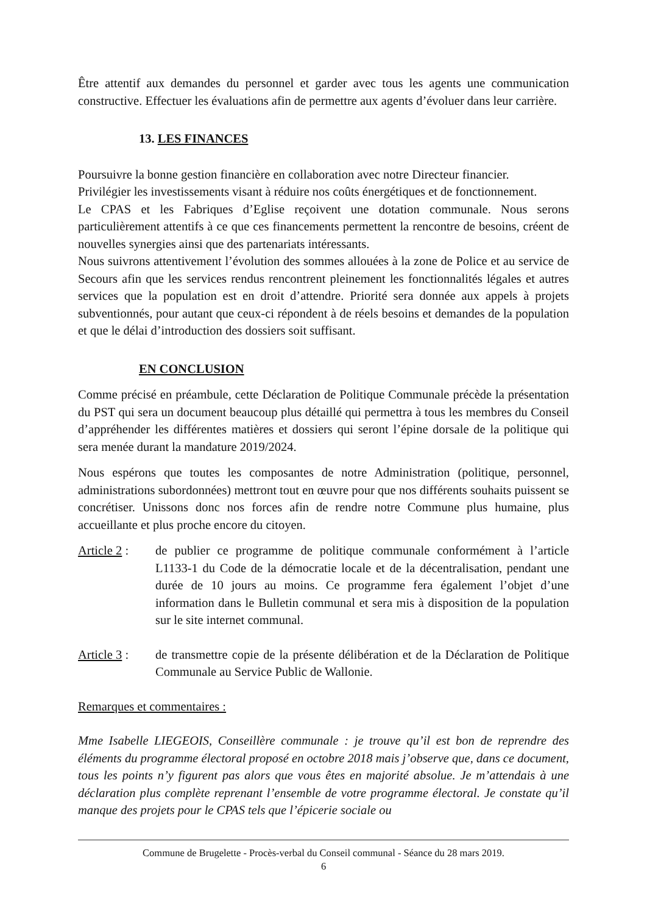Être attentif aux demandes du personnel et garder avec tous les agents une communication constructive. Effectuer les évaluations afin de permettre aux agents d’évoluer dans leur carrière.
13. LES FINANCES
Poursuivre la bonne gestion financière en collaboration avec notre Directeur financier.
Privilégier les investissements visant à réduire nos coûts énergétiques et de fonctionnement.
Le CPAS et les Fabriques d’Eglise reçoivent une dotation communale. Nous serons particulièrement attentifs à ce que ces financements permettent la rencontre de besoins, créent de nouvelles synergies ainsi que des partenariats intéressants.
Nous suivrons attentivement l’évolution des sommes allouées à la zone de Police et au service de Secours afin que les services rendus rencontrent pleinement les fonctionnalités légales et autres services que la population est en droit d’attendre. Priorité sera donnée aux appels à projets subventionnés, pour autant que ceux-ci répondent à de réels besoins et demandes de la population et que le délai d’introduction des dossiers soit suffisant.
EN CONCLUSION
Comme précisé en préambule, cette Déclaration de Politique Communale précède la présentation du PST qui sera un document beaucoup plus détaillé qui permettra à tous les membres du Conseil d’appréhender les différentes matières et dossiers qui seront l’épine dorsale de la politique qui sera menée durant la mandature 2019/2024.
Nous espérons que toutes les composantes de notre Administration (politique, personnel, administrations subordonnées) mettront tout en œuvre pour que nos différents souhaits puissent se concrétiser. Unissons donc nos forces afin de rendre notre Commune plus humaine, plus accueillante et plus proche encore du citoyen.
Article 2 :
de publier ce programme de politique communale conformément à l’article L1133-1 du Code de la démocratie locale et de la décentralisation, pendant une durée de 10 jours au moins. Ce programme fera également l’objet d’une information dans le Bulletin communal et sera mis à disposition de la population sur le site internet communal.
Article 3 :
de transmettre copie de la présente délibération et de la Déclaration de Politique Communale au Service Public de Wallonie.
Remarques et commentaires :
Mme Isabelle LIEGEOIS, Conseillère communale : je trouve qu’il est bon de reprendre des éléments du programme électoral proposé en octobre 2018 mais j’observe que, dans ce document, tous les points n’y figurent pas alors que vous êtes en majorité absolue. Je m’attendais à une déclaration plus complète reprenant l’ensemble de votre programme électoral. Je constate qu’il manque des projets pour le CPAS tels que l’épicerie sociale ou
Commune de Brugelette - Procès-verbal du Conseil communal - Séance du 28 mars 2019.
6